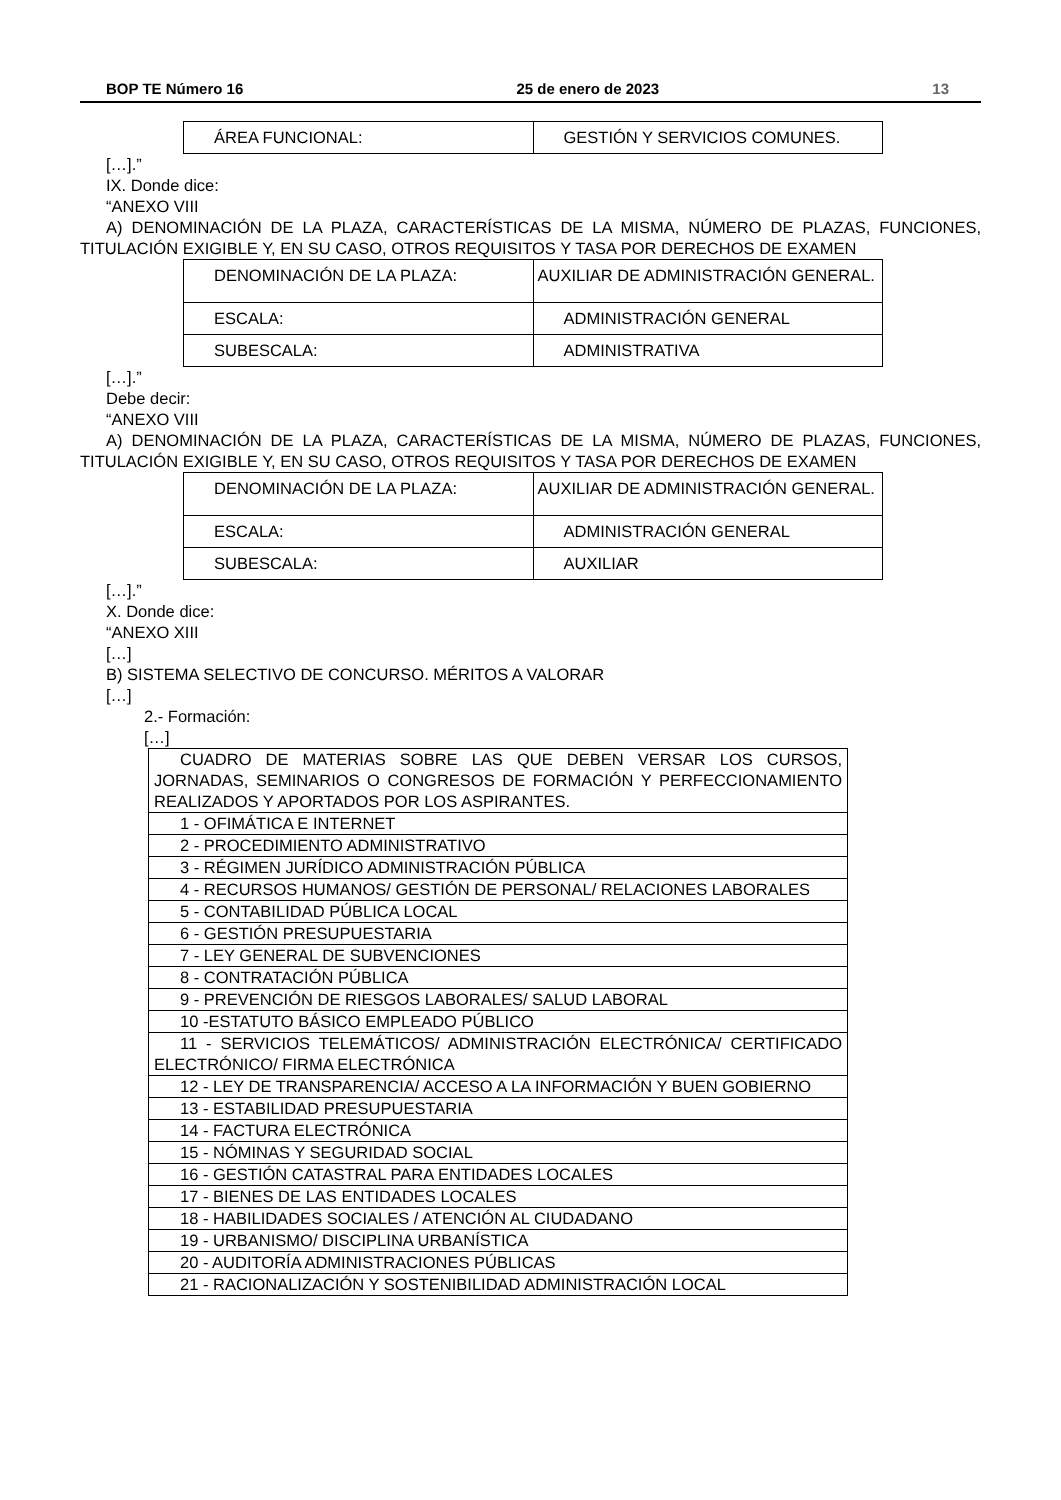BOP TE Número 16 25 de enero de 2023 13
| ÁREA FUNCIONAL: | GESTIÓN Y SERVICIOS COMUNES. |
[…].”
IX. Donde dice:
“ANEXO VIII
A) DENOMINACIÓN DE LA PLAZA, CARACTERÍSTICAS DE LA MISMA, NÚMERO DE PLAZAS, FUNCIONES, TITULACIÓN EXIGIBLE Y, EN SU CASO, OTROS REQUISITOS Y TASA POR DERECHOS DE EXAMEN
| DENOMINACIÓN DE LA PLAZA: | AUXILIAR DE ADMINISTRACIÓN GENERAL. |
| ESCALA: | ADMINISTRACIÓN GENERAL |
| SUBESCALA: | ADMINISTRATIVA |
[…].”
Debe decir:
“ANEXO VIII
A) DENOMINACIÓN DE LA PLAZA, CARACTERÍSTICAS DE LA MISMA, NÚMERO DE PLAZAS, FUNCIONES, TITULACIÓN EXIGIBLE Y, EN SU CASO, OTROS REQUISITOS Y TASA POR DERECHOS DE EXAMEN
| DENOMINACIÓN DE LA PLAZA: | AUXILIAR DE ADMINISTRACIÓN GENERAL. |
| ESCALA: | ADMINISTRACIÓN GENERAL |
| SUBESCALA: | AUXILIAR |
[…].”
X. Donde dice:
“ANEXO XIII
[…]
B) SISTEMA SELECTIVO DE CONCURSO. MÉRITOS A VALORAR
[…]
2.- Formación:
[…]
| CUADRO DE MATERIAS SOBRE LAS QUE DEBEN VERSAR LOS CURSOS, JORNADAS, SEMINARIOS O CONGRESOS DE FORMACIÓN Y PERFECCIONAMIENTO REALIZADOS Y APORTADOS POR LOS ASPIRANTES. |
| 1 - OFIMÁTICA E INTERNET |
| 2 - PROCEDIMIENTO ADMINISTRATIVO |
| 3 - RÉGIMEN JURÍDICO ADMINISTRACIÓN PÚBLICA |
| 4 - RECURSOS HUMANOS/ GESTIÓN DE PERSONAL/ RELACIONES LABORALES |
| 5 - CONTABILIDAD PÚBLICA LOCAL |
| 6 - GESTIÓN PRESUPUESTARIA |
| 7 - LEY GENERAL DE SUBVENCIONES |
| 8 - CONTRATACIÓN PÚBLICA |
| 9 - PREVENCIÓN DE RIESGOS LABORALES/ SALUD LABORAL |
| 10 -ESTATUTO BÁSICO EMPLEADO PÚBLICO |
| 11 - SERVICIOS TELEMÁTICOS/ ADMINISTRACIÓN ELECTRÓNICA/ CERTIFICADO ELECTRÓNICO/ FIRMA ELECTRÓNICA |
| 12 - LEY DE TRANSPARENCIA/ ACCESO A LA INFORMACIÓN Y BUEN GOBIERNO |
| 13 - ESTABILIDAD PRESUPUESTARIA |
| 14 - FACTURA ELECTRÓNICA |
| 15 - NÓMINAS Y SEGURIDAD SOCIAL |
| 16 - GESTIÓN CATASTRAL PARA ENTIDADES LOCALES |
| 17 - BIENES DE LAS ENTIDADES LOCALES |
| 18 - HABILIDADES SOCIALES / ATENCIÓN AL CIUDADANO |
| 19 - URBANISMO/ DISCIPLINA URBANÍSTICA |
| 20 - AUDITORÍA ADMINISTRACIONES PÚBLICAS |
| 21 - RACIONALIZACIÓN Y SOSTENIBILIDAD ADMINISTRACIÓN LOCAL |